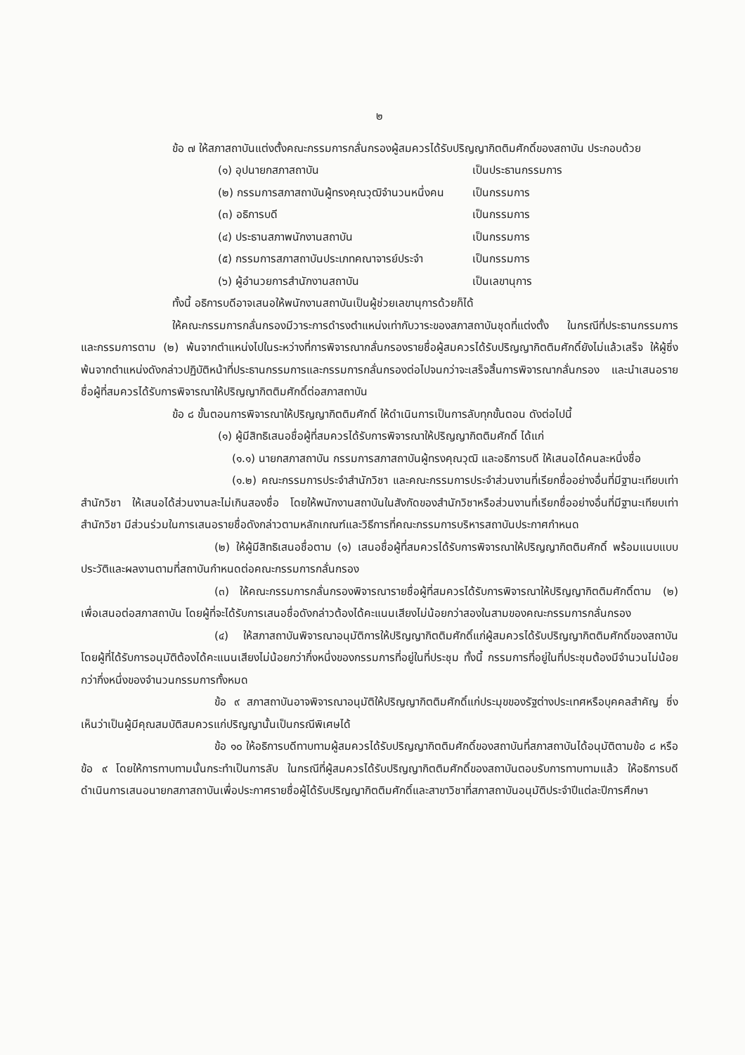๒
ข้อ ๗ ให้สภาสถาบันแต่งตั้งคณะกรรมการกลั่นกรองผู้สมควรได้รับปริญญากิตติมศักดิ์ของสถาบัน ประกอบด้วย
| (๑) อุปนายกสภาสถาบัน | เป็นประธานกรรมการ |
| (๒) กรรมการสภาสถาบันผู้ทรงคุณวุฒิจำนวนหนึ่งคน | เป็นกรรมการ |
| (๓) อธิการบดี | เป็นกรรมการ |
| (๔) ประธานสภาพนักงานสถาบัน | เป็นกรรมการ |
| (๕) กรรมการสภาสถาบันประเภทคณาจารย์ประจำ | เป็นกรรมการ |
| (๖) ผู้อำนวยการสำนักงานสถาบัน | เป็นเลขานุการ |
ทั้งนี้ อธิการบดีอาจเสนอให้พนักงานสถาบันเป็นผู้ช่วยเลขานุการด้วยก็ได้
ให้คณะกรรมการกลั่นกรองมีวาระการดำรงตำแหน่งเท่ากับวาระของสภาสถาบันชุดที่แต่งตั้ง ในกรณีที่ประธานกรรมการและกรรมการตาม (๒) พ้นจากตำแหน่งไปในระหว่างที่การพิจารณากลั่นกรองรายชื่อผู้สมควรได้รับปริญญากิตติมศักดิ์ยังไม่แล้วเสร็จ ให้ผู้ซึ่งพ้นจากตำแหน่งดังกล่าวปฏิบัติหน้าที่ประธานกรรมการและกรรมการกลั่นกรองต่อไปจนกว่าจะเสร็จสิ้นการพิจารณากลั่นกรอง และนำเสนอรายชื่อผู้ที่สมควรได้รับการพิจารณาให้ปริญญากิตติมศักดิ์ต่อสภาสถาบัน
ข้อ ๘ ขั้นตอนการพิจารณาให้ปริญญากิตติมศักดิ์ ให้ดำเนินการเป็นการลับทุกขั้นตอน ดังต่อไปนี้
(๑) ผู้มีสิทธิเสนอชื่อผู้ที่สมควรได้รับการพิจารณาให้ปริญญากิตติมศักดิ์ ได้แก่
(๑.๑) นายกสภาสถาบัน กรรมการสภาสถาบันผู้ทรงคุณวุฒิ และอธิการบดี ให้เสนอได้คนละหนึ่งชื่อ
(๑.๒) คณะกรรมการประจำสำนักวิชา และคณะกรรมการประจำส่วนงานที่เรียกชื่ออย่างอื่นที่มีฐานะเทียบเท่าสำนักวิชา ให้เสนอได้ส่วนงานละไม่เกินสองชื่อ โดยให้พนักงานสถาบันในสังกัดของสำนักวิชาหรือส่วนงานที่เรียกชื่ออย่างอื่นที่มีฐานะเทียบเท่าสำนักวิชา มีส่วนร่วมในการเสนอรายชื่อดังกล่าวตามหลักเกณฑ์และวิธีการที่คณะกรรมการบริหารสถาบันประกาศกำหนด
(๒) ให้ผู้มีสิทธิเสนอชื่อตาม (๑) เสนอชื่อผู้ที่สมควรได้รับการพิจารณาให้ปริญญากิตติมศักดิ์ พร้อมแนบแบบประวัติและผลงานตามที่สถาบันกำหนดต่อคณะกรรมการกลั่นกรอง
(๓) ให้คณะกรรมการกลั่นกรองพิจารณารายชื่อผู้ที่สมควรได้รับการพิจารณาให้ปริญญากิตติมศักดิ์ตาม (๒) เพื่อเสนอต่อสภาสถาบัน โดยผู้ที่จะได้รับการเสนอชื่อดังกล่าวต้องได้คะแนนเสียงไม่น้อยกว่าสองในสามของคณะกรรมการกลั่นกรอง
(๔) ให้สภาสถาบันพิจารณาอนุมัติการให้ปริญญากิตติมศักดิ์แก่ผู้สมควรได้รับปริญญากิตติมศักดิ์ของสถาบัน โดยผู้ที่ได้รับการอนุมัติต้องได้คะแนนเสียงไม่น้อยกว่ากึ่งหนึ่งของกรรมการที่อยู่ในที่ประชุม ทั้งนี้ กรรมการที่อยู่ในที่ประชุมต้องมีจำนวนไม่น้อยกว่ากึ่งหนึ่งของจำนวนกรรมการทั้งหมด
ข้อ ๙ สภาสถาบันอาจพิจารณาอนุมัติให้ปริญญากิตติมศักดิ์แก่ประมุขของรัฐต่างประเทศหรือบุคคลสำคัญ ซึ่งเห็นว่าเป็นผู้มีคุณสมบัติสมควรแก่ปริญญานั้นเป็นกรณีพิเศษได้
ข้อ ๑๐ ให้อธิการบดีทาบทามผู้สมควรได้รับปริญญากิตติมศักดิ์ของสถาบันที่สภาสถาบันได้อนุมัติตามข้อ ๘ หรือข้อ ๙ โดยให้การทาบทามนั้นกระทำเป็นการลับ ในกรณีที่ผู้สมควรได้รับปริญญากิตติมศักดิ์ของสถาบันตอบรับการทาบทามแล้ว ให้อธิการบดีดำเนินการเสนอนายกสภาสถาบันเพื่อประกาศรายชื่อผู้ได้รับปริญญากิตติมศักดิ์และสาขาวิชาที่สภาสถาบันอนุมัติประจำปีแต่ละปีการศึกษา